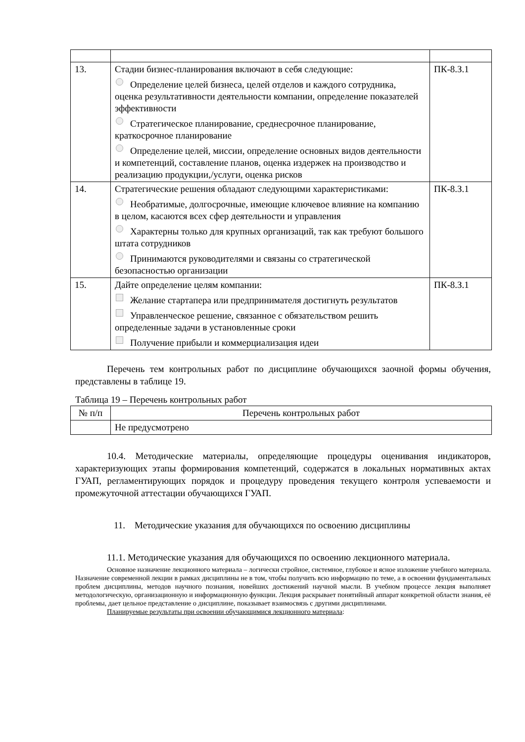| 13. | Стадии бизнес-планирования включают в себя следующие: Определение целей бизнеса, целей отделов и каждого сотрудника, оценка результативности деятельности компании, определение показателей эффективности Стратегическое планирование, среднесрочное планирование, краткосрочное планирование Определение целей, миссии, определение основных видов деятельности и компетенций, составление планов, оценка издержек на производство и реализацию продукции,/услуги, оценка рисков | ПК-8.З.1 |
| 14. | Стратегические решения обладают следующими характеристиками: Необратимые, долгосрочные, имеющие ключевое влияние на компанию в целом, касаются всех сфер деятельности и управления Характерны только для крупных организаций, так как требуют большого штата сотрудников Принимаются руководителями и связаны со стратегической безопасностью организации | ПК-8.З.1 |
| 15. | Дайте определение целям компании: Желание стартапера или предпринимателя достигнуть результатов Управленческое решение, связанное с обязательством решить определенные задачи в установленные сроки Получение прибыли и коммерциализация идеи | ПК-8.З.1 |
Перечень тем контрольных работ по дисциплине обучающихся заочной формы обучения, представлены в таблице 19.
Таблица 19 – Перечень контрольных работ
| № п/п | Перечень контрольных работ |
| --- | --- |
| | Не предусмотрено |
10.4. Методические материалы, определяющие процедуры оценивания индикаторов, характеризующих этапы формирования компетенций, содержатся в локальных нормативных актах ГУАП, регламентирующих порядок и процедуру проведения текущего контроля успеваемости и промежуточной аттестации обучающихся ГУАП.
11. Методические указания для обучающихся по освоению дисциплины
11.1. Методические указания для обучающихся по освоению лекционного материала.
Основное назначение лекционного материала – логически стройное, системное, глубокое и ясное изложение учебного материала. Назначение современной лекции в рамках дисциплины не в том, чтобы получить всю информацию по теме, а в освоении фундаментальных проблем дисциплины, методов научного познания, новейших достижений научной мысли. В учебном процессе лекция выполняет методологическую, организационную и информационную функции. Лекция раскрывает понятийный аппарат конкретной области знания, её проблемы, дает цельное представление о дисциплине, показывает взаимосвязь с другими дисциплинами.
Планируемые результаты при освоении обучающимися лекционного материала: